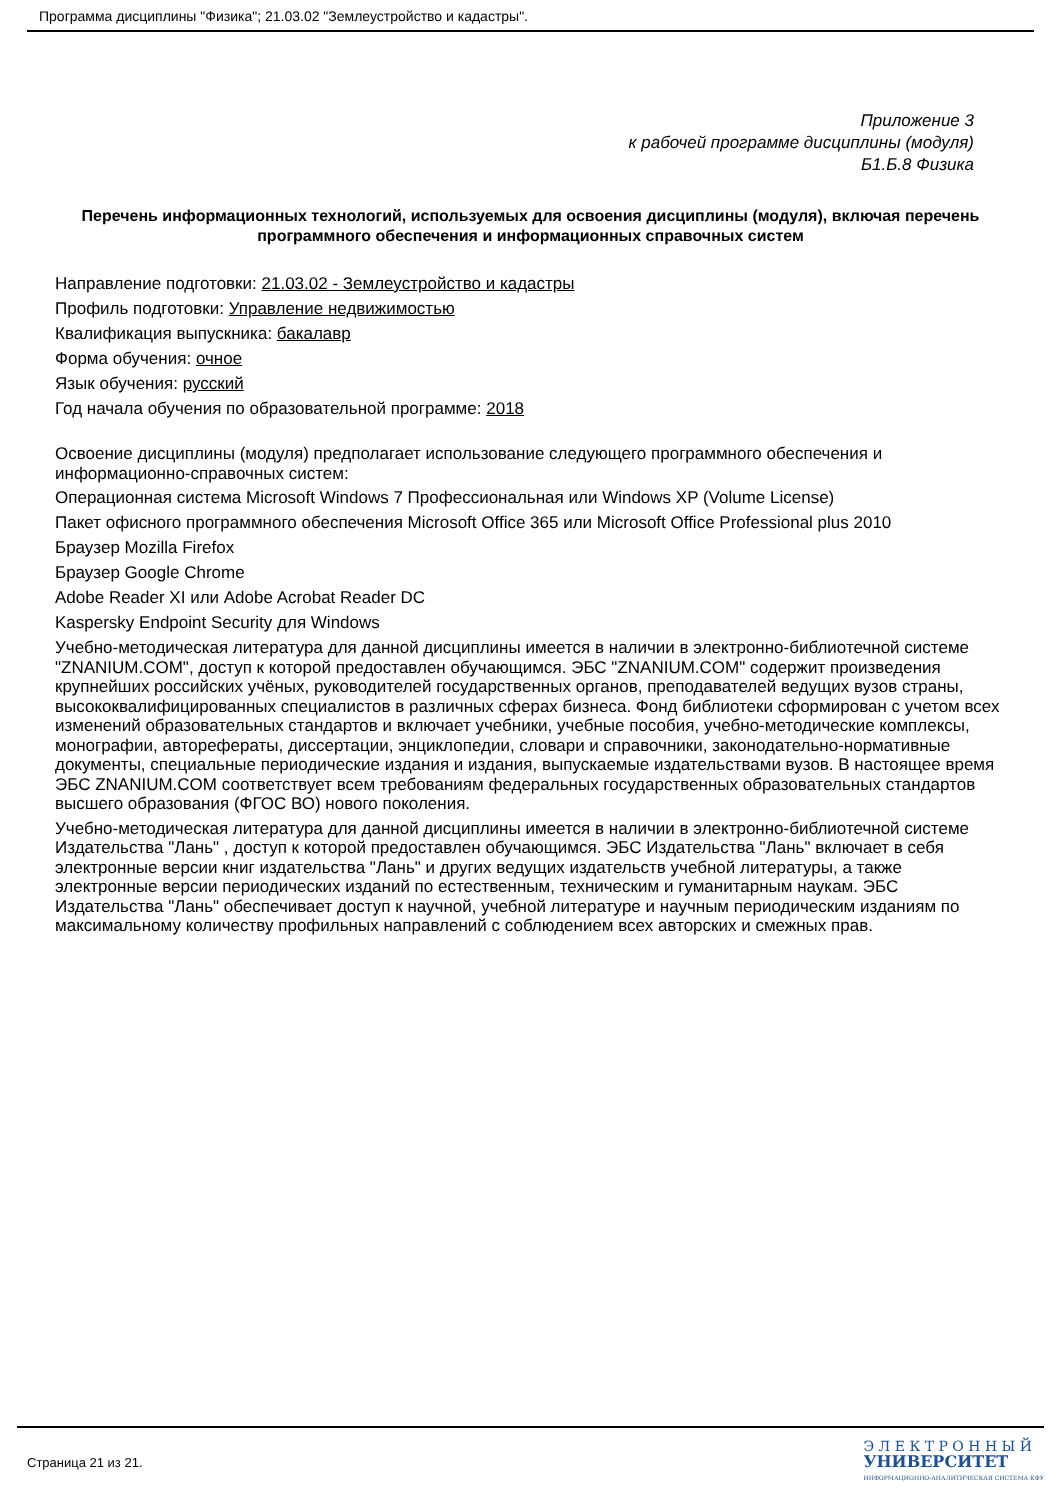Программа дисциплины "Физика"; 21.03.02 "Землеустройство и кадастры".
Приложение 3
к рабочей программе дисциплины (модуля)
Б1.Б.8 Физика
Перечень информационных технологий, используемых для освоения дисциплины (модуля), включая перечень программного обеспечения и информационных справочных систем
Направление подготовки: 21.03.02 - Землеустройство и кадастры
Профиль подготовки: Управление недвижимостью
Квалификация выпускника: бакалавр
Форма обучения: очное
Язык обучения: русский
Год начала обучения по образовательной программе: 2018
Освоение дисциплины (модуля) предполагает использование следующего программного обеспечения и информационно-справочных систем:
Операционная система Microsoft Windows 7 Профессиональная или Windows XP (Volume License)
Пакет офисного программного обеспечения Microsoft Office 365 или Microsoft Office Professional plus 2010
Браузер Mozilla Firefox
Браузер Google Chrome
Adobe Reader XI или Adobe Acrobat Reader DC
Kaspersky Endpoint Security для Windows
Учебно-методическая литература для данной дисциплины имеется в наличии в электронно-библиотечной системе "ZNANIUM.COM", доступ к которой предоставлен обучающимся. ЭБС "ZNANIUM.COM" содержит произведения крупнейших российских учёных, руководителей государственных органов, преподавателей ведущих вузов страны, высококвалифицированных специалистов в различных сферах бизнеса. Фонд библиотеки сформирован с учетом всех изменений образовательных стандартов и включает учебники, учебные пособия, учебно-методические комплексы, монографии, авторефераты, диссертации, энциклопедии, словари и справочники, законодательно-нормативные документы, специальные периодические издания и издания, выпускаемые издательствами вузов. В настоящее время ЭБС ZNANIUM.COM соответствует всем требованиям федеральных государственных образовательных стандартов высшего образования (ФГОС ВО) нового поколения.
Учебно-методическая литература для данной дисциплины имеется в наличии в электронно-библиотечной системе Издательства "Лань" , доступ к которой предоставлен обучающимся. ЭБС Издательства "Лань" включает в себя электронные версии книг издательства "Лань" и других ведущих издательств учебной литературы, а также электронные версии периодических изданий по естественным, техническим и гуманитарным наукам. ЭБС Издательства "Лань" обеспечивает доступ к научной, учебной литературе и научным периодическим изданиям по максимальному количеству профильных направлений с соблюдением всех авторских и смежных прав.
Страница 21 из 21.
Э Л Е К Т Р О Н Н Ы Й
УНИВЕРСИТЕТ
ИНФОРМАЦИОННО-АНАЛИТИЧЕСКАЯ СИСТЕМА КФУ